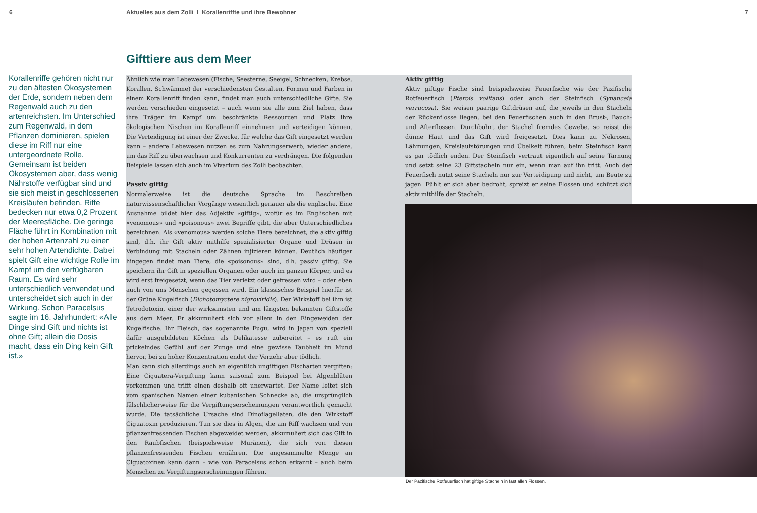6 Aktuelles aus dem Zolli I Korallenriffte und ihre Bewohner 7
Gifttiere aus dem Meer
Korallenriffe gehören nicht nur zu den ältesten Ökosystemen der Erde, sondern neben dem Regenwald auch zu den artenreichsten. Im Unterschied zum Regenwald, in dem Pflanzen dominieren, spielen diese im Riff nur eine untergeordnete Rolle. Gemeinsam ist beiden Ökosystemen aber, dass wenig Nährstoffe verfügbar sind und sie sich meist in geschlossenen Kreisläufen befinden. Riffe bedecken nur etwa 0,2 Prozent der Meeresfläche. Die geringe Fläche führt in Kombination mit der hohen Artenzahl zu einer sehr hohen Artendichte. Dabei spielt Gift eine wichtige Rolle im Kampf um den verfügbaren Raum. Es wird sehr unterschiedlich verwendet und unterscheidet sich auch in der Wirkung. Schon Paracelsus sagte im 16. Jahrhundert: «Alle Dinge sind Gift und nichts ist ohne Gift; allein die Dosis macht, dass ein Ding kein Gift ist.»
Ähnlich wie man Lebewesen (Fische, Seesterne, Seeigel, Schnecken, Krebse, Korallen, Schwämme) der verschiedensten Gestalten, Formen und Farben in einem Korallenriff finden kann, findet man auch unterschiedliche Gifte. Sie werden verschieden eingesetzt – auch wenn sie alle zum Ziel haben, dass ihre Träger im Kampf um beschränkte Ressourcen und Platz ihre ökologischen Nischen im Korallenriff einnehmen und verteidigen können. Die Verteidigung ist einer der Zwecke, für welche das Gift eingesetzt werden kann – andere Lebewesen nutzen es zum Nahrungserwerb, wieder andere, um das Riff zu überwachsen und Konkurrenten zu verdrängen. Die folgenden Beispiele lassen sich auch im Vivarium des Zolli beobachten.
Passiv giftig
Normalerweise ist die deutsche Sprache im Beschreiben naturwissenschaftlicher Vorgänge wesentlich genauer als die englische. Eine Ausnahme bildet hier das Adjektiv «giftig», wofür es im Englischen mit «venomous» und «poisonous» zwei Begriffe gibt, die aber Unterschiedliches bezeichnen. Als «venomous» werden solche Tiere bezeichnet, die aktiv giftig sind, d.h. ihr Gift aktiv mithilfe spezialisierter Organe und Drüsen in Verbindung mit Stacheln oder Zähnen injizieren können. Deutlich häufiger hingegen findet man Tiere, die «poisonous» sind, d.h. passiv giftig. Sie speichern ihr Gift in speziellen Organen oder auch im ganzen Körper, und es wird erst freigesetzt, wenn das Tier verletzt oder gefressen wird – oder eben auch von uns Menschen gegessen wird. Ein klassisches Beispiel hierfür ist der Grüne Kugelfisch (Dichotomyctere nigroviridis). Der Wirkstoff bei ihm ist Tetrodotoxin, einer der wirksamsten und am längsten bekannten Giftstoffe aus dem Meer. Er akkumuliert sich vor allem in den Eingeweiden der Kugelfische. Ihr Fleisch, das sogenannte Fugu, wird in Japan von speziell dafür ausgebildeten Köchen als Delikatesse zubereitet – es ruft ein prickelndes Gefühl auf der Zunge und eine gewisse Taubheit im Mund hervor, bei zu hoher Konzentration endet der Verzehr aber tödlich.
Man kann sich allerdings auch an eigentlich ungiftigen Fischarten vergiften: Eine Ciguatera-Vergiftung kann saisonal zum Beispiel bei Algenblüten vorkommen und trifft einen deshalb oft unerwartet. Der Name leitet sich vom spanischen Namen einer kubanischen Schnecke ab, die ursprünglich fälschlicherweise für die Vergiftungserscheinungen verantwortlich gemacht wurde. Die tatsächliche Ursache sind Dinoflagellaten, die den Wirkstoff Ciguatoxin produzieren. Tun sie dies in Algen, die am Riff wachsen und von pflanzenfressenden Fischen abgeweidet werden, akkumuliert sich das Gift in den Raubfischen (beispielsweise Muränen), die sich von diesen pflanzenfressenden Fischen ernähren. Die angesammelte Menge an Ciguatoxinen kann dann – wie von Paracelsus schon erkannt – auch beim Menschen zu Vergiftungserscheinungen führen.
Aktiv giftig
Aktiv giftige Fische sind beispielsweise Feuerfische wie der Pazifische Rotfeuerfisch (Pterois volitans) oder auch der Steinfisch (Synanceia verrucosa). Sie weisen paarige Giftdrüsen auf, die jeweils in den Stacheln der Rückenflosse liegen, bei den Feuerfischen auch in den Brust-, Bauch- und Afterflossen. Durchbohrt der Stachel fremdes Gewebe, so reisst die dünne Haut und das Gift wird freigesetzt. Dies kann zu Nekrosen, Lähmungen, Kreislaufstörungen und Übelkeit führen, beim Steinfisch kann es gar tödlich enden. Der Steinfisch vertraut eigentlich auf seine Tarnung und setzt seine 23 Giftstacheln nur ein, wenn man auf ihn tritt. Auch der Feuerfisch nutzt seine Stacheln nur zur Verteidigung und nicht, um Beute zu jagen. Fühlt er sich aber bedroht, spreizt er seine Flossen und schützt sich aktiv mithilfe der Stacheln.
Der Pazifische Rotfeuerfisch hat giftige Stacheln in fast allen Flossen.